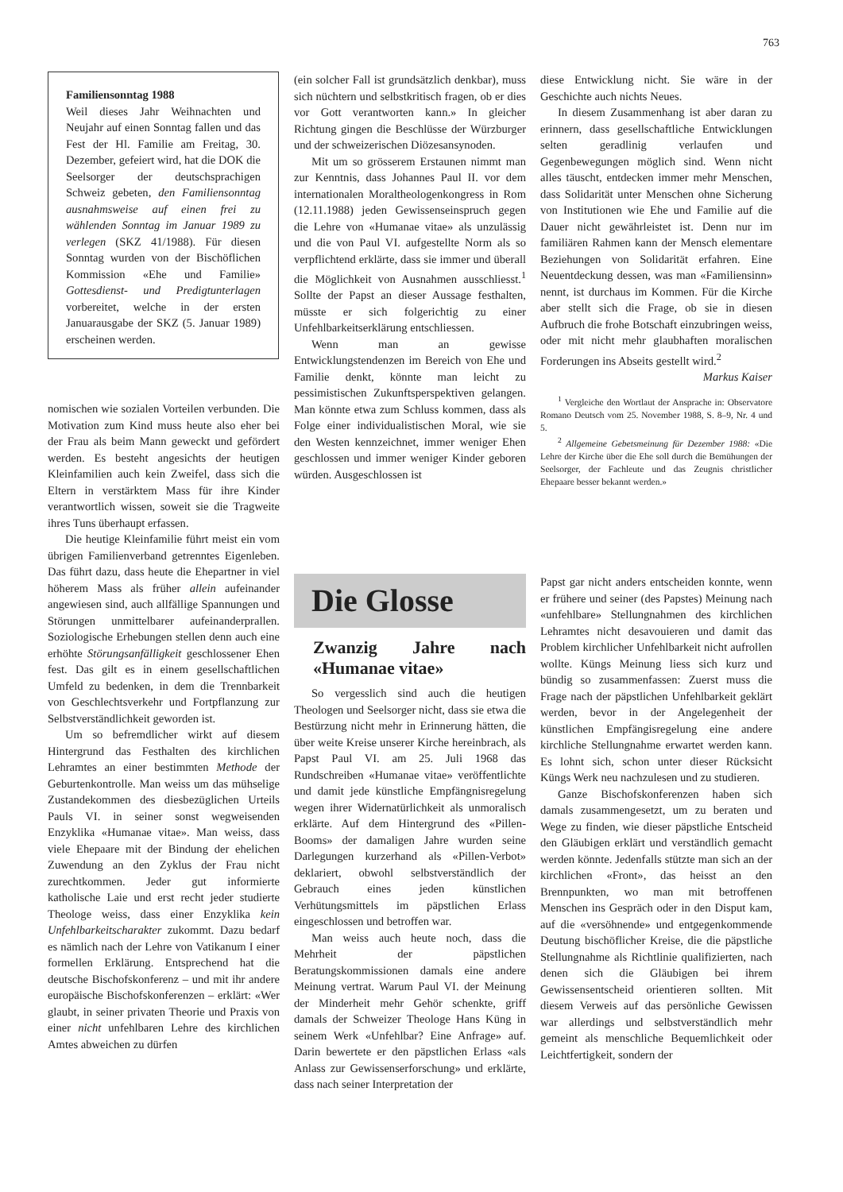763
Familiensonntag 1988
Weil dieses Jahr Weihnachten und Neujahr auf einen Sonntag fallen und das Fest der Hl. Familie am Freitag, 30. Dezember, gefeiert wird, hat die DOK die Seelsorger der deutschsprachigen Schweiz gebeten, den Familiensonntag ausnahmsweise auf einen frei zu wählenden Sonntag im Januar 1989 zu verlegen (SKZ 41/1988). Für diesen Sonntag wurden von der Bischöflichen Kommission «Ehe und Familie» Gottesdienst- und Predigtunterlagen vorbereitet, welche in der ersten Januarausgabe der SKZ (5. Januar 1989) erscheinen werden.
nomischen wie sozialen Vorteilen verbunden. Die Motivation zum Kind muss heute also eher bei der Frau als beim Mann geweckt und gefördert werden. Es besteht angesichts der heutigen Kleinfamilien auch kein Zweifel, dass sich die Eltern in verstärktem Mass für ihre Kinder verantwortlich wissen, soweit sie die Tragweite ihres Tuns überhaupt erfassen.
Die heutige Kleinfamilie führt meist ein vom übrigen Familienverband getrenntes Eigenleben. Das führt dazu, dass heute die Ehepartner in viel höherem Mass als früher allein aufeinander angewiesen sind, auch allfällige Spannungen und Störungen unmittelbarer aufeinanderprallen. Soziologische Erhebungen stellen denn auch eine erhöhte Störungsanfälligkeit geschlossener Ehen fest. Das gilt es in einem gesellschaftlichen Umfeld zu bedenken, in dem die Trennbarkeit von Geschlechtsverkehr und Fortpflanzung zur Selbstverständlichkeit geworden ist.
Um so befremdlicher wirkt auf diesem Hintergrund das Festhalten des kirchlichen Lehramtes an einer bestimmten Methode der Geburtenkontrolle. Man weiss um das mühselige Zustandekommen des diesbezüglichen Urteils Pauls VI. in seiner sonst wegweisenden Enzyklika «Humanae vitae». Man weiss, dass viele Ehepaare mit der Bindung der ehelichen Zuwendung an den Zyklus der Frau nicht zurechtkommen. Jeder gut informierte katholische Laie und erst recht jeder studierte Theologe weiss, dass einer Enzyklika kein Unfehlbarkeitscharakter zukommt. Dazu bedarf es nämlich nach der Lehre von Vatikanum I einer formellen Erklärung. Entsprechend hat die deutsche Bischofskonferenz – und mit ihr andere europäische Bischofskonferenzen – erklärt: «Wer glaubt, in seiner privaten Theorie und Praxis von einer nicht unfehlbaren Lehre des kirchlichen Amtes abweichen zu dürfen
(ein solcher Fall ist grundsätzlich denkbar), muss sich nüchtern und selbstkritisch fragen, ob er dies vor Gott verantworten kann.» In gleicher Richtung gingen die Beschlüsse der Würzburger und der schweizerischen Diözesansynoden.
Mit um so grösserem Erstaunen nimmt man zur Kenntnis, dass Johannes Paul II. vor dem internationalen Moraltheologenkongress in Rom (12.11.1988) jeden Gewissenseinspruch gegen die Lehre von «Humanae vitae» als unzulässig und die von Paul VI. aufgestellte Norm als so verpflichtend erklärte, dass sie immer und überall die Möglichkeit von Ausnahmen ausschliesst.<sup>1</sup> Sollte der Papst an dieser Aussage festhalten, müsste er sich folgerichtig zu einer Unfehlbarkeitserklärung entschliessen.
Wenn man an gewisse Entwicklungstendenzen im Bereich von Ehe und Familie denkt, könnte man leicht zu pessimistischen Zukunftsperspektiven gelangen. Man könnte etwa zum Schluss kommen, dass als Folge einer individualistischen Moral, wie sie den Westen kennzeichnet, immer weniger Ehen geschlossen und immer weniger Kinder geboren würden. Ausgeschlossen ist
Die Glosse
Zwanzig Jahre nach «Humanae vitae»
So vergesslich sind auch die heutigen Theologen und Seelsorger nicht, dass sie etwa die Bestürzung nicht mehr in Erinnerung hätten, die über weite Kreise unserer Kirche hereinbrach, als Papst Paul VI. am 25. Juli 1968 das Rundschreiben «Humanae vitae» veröffentlichte und damit jede künstliche Empfängnisregelung wegen ihrer Widernatürlichkeit als unmoralisch erklärte. Auf dem Hintergrund des «Pillen-Booms» der damaligen Jahre wurden seine Darlegungen kurzerhand als «Pillen-Verbot» deklariert, obwohl selbstverständlich der Gebrauch eines jeden künstlichen Verhütungsmittels im päpstlichen Erlass eingeschlossen und betroffen war.
Man weiss auch heute noch, dass die Mehrheit der päpstlichen Beratungskommissionen damals eine andere Meinung vertrat. Warum Paul VI. der Meinung der Minderheit mehr Gehör schenkte, griff damals der Schweizer Theologe Hans Küng in seinem Werk «Unfehlbar? Eine Anfrage» auf. Darin bewertete er den päpstlichen Erlass «als Anlass zur Gewissenserforschung» und erklärte, dass nach seiner Interpretation der
diese Entwicklung nicht. Sie wäre in der Geschichte auch nichts Neues.
In diesem Zusammenhang ist aber daran zu erinnern, dass gesellschaftliche Entwicklungen selten geradlinig verlaufen und Gegenbewegungen möglich sind. Wenn nicht alles täuscht, entdecken immer mehr Menschen, dass Solidarität unter Menschen ohne Sicherung von Institutionen wie Ehe und Familie auf die Dauer nicht gewährleistet ist. Denn nur im familiären Rahmen kann der Mensch elementare Beziehungen von Solidarität erfahren. Eine Neuentdeckung dessen, was man «Familiensinn» nennt, ist durchaus im Kommen. Für die Kirche aber stellt sich die Frage, ob sie in diesen Aufbruch die frohe Botschaft einzubringen weiss, oder mit nicht mehr glaubhaften moralischen Forderungen ins Abseits gestellt wird.<sup>2</sup> Markus Kaiser
<sup>1</sup> Vergleiche den Wortlaut der Ansprache in: Observatore Romano Deutsch vom 25. November 1988, S. 8–9, Nr. 4 und 5.
<sup>2</sup> Allgemeine Gebetsmeinung für Dezember 1988: «Die Lehre der Kirche über die Ehe soll durch die Bemühungen der Seelsorger, der Fachleute und das Zeugnis christlicher Ehepaare besser bekannt werden.»
Papst gar nicht anders entscheiden konnte, wenn er frühere und seiner (des Papstes) Meinung nach «unfehlbare» Stellungnahmen des kirchlichen Lehramtes nicht desavouieren und damit das Problem kirchlicher Unfehlbarkeit nicht aufrollen wollte. Küngs Meinung liess sich kurz und bündig so zusammenfassen: Zuerst muss die Frage nach der päpstlichen Unfehlbarkeit geklärt werden, bevor in der Angelegenheit der künstlichen Empfängisregelung eine andere kirchliche Stellungnahme erwartet werden kann. Es lohnt sich, schon unter dieser Rücksicht Küngs Werk neu nachzulesen und zu studieren.
Ganze Bischofskonferenzen haben sich damals zusammengesetzt, um zu beraten und Wege zu finden, wie dieser päpstliche Entscheid den Gläubigen erklärt und verständlich gemacht werden könnte. Jedenfalls stützte man sich an der kirchlichen «Front», das heisst an den Brennpunkten, wo man mit betroffenen Menschen ins Gespräch oder in den Disput kam, auf die «versöhnende» und entgegenkommende Deutung bischöflicher Kreise, die die päpstliche Stellungnahme als Richtlinie qualifizierten, nach denen sich die Gläubigen bei ihrem Gewissensentscheid orientieren sollten. Mit diesem Verweis auf das persönliche Gewissen war allerdings und selbstverständlich mehr gemeint als menschliche Bequemlichkeit oder Leichtfertigkeit, sondern der